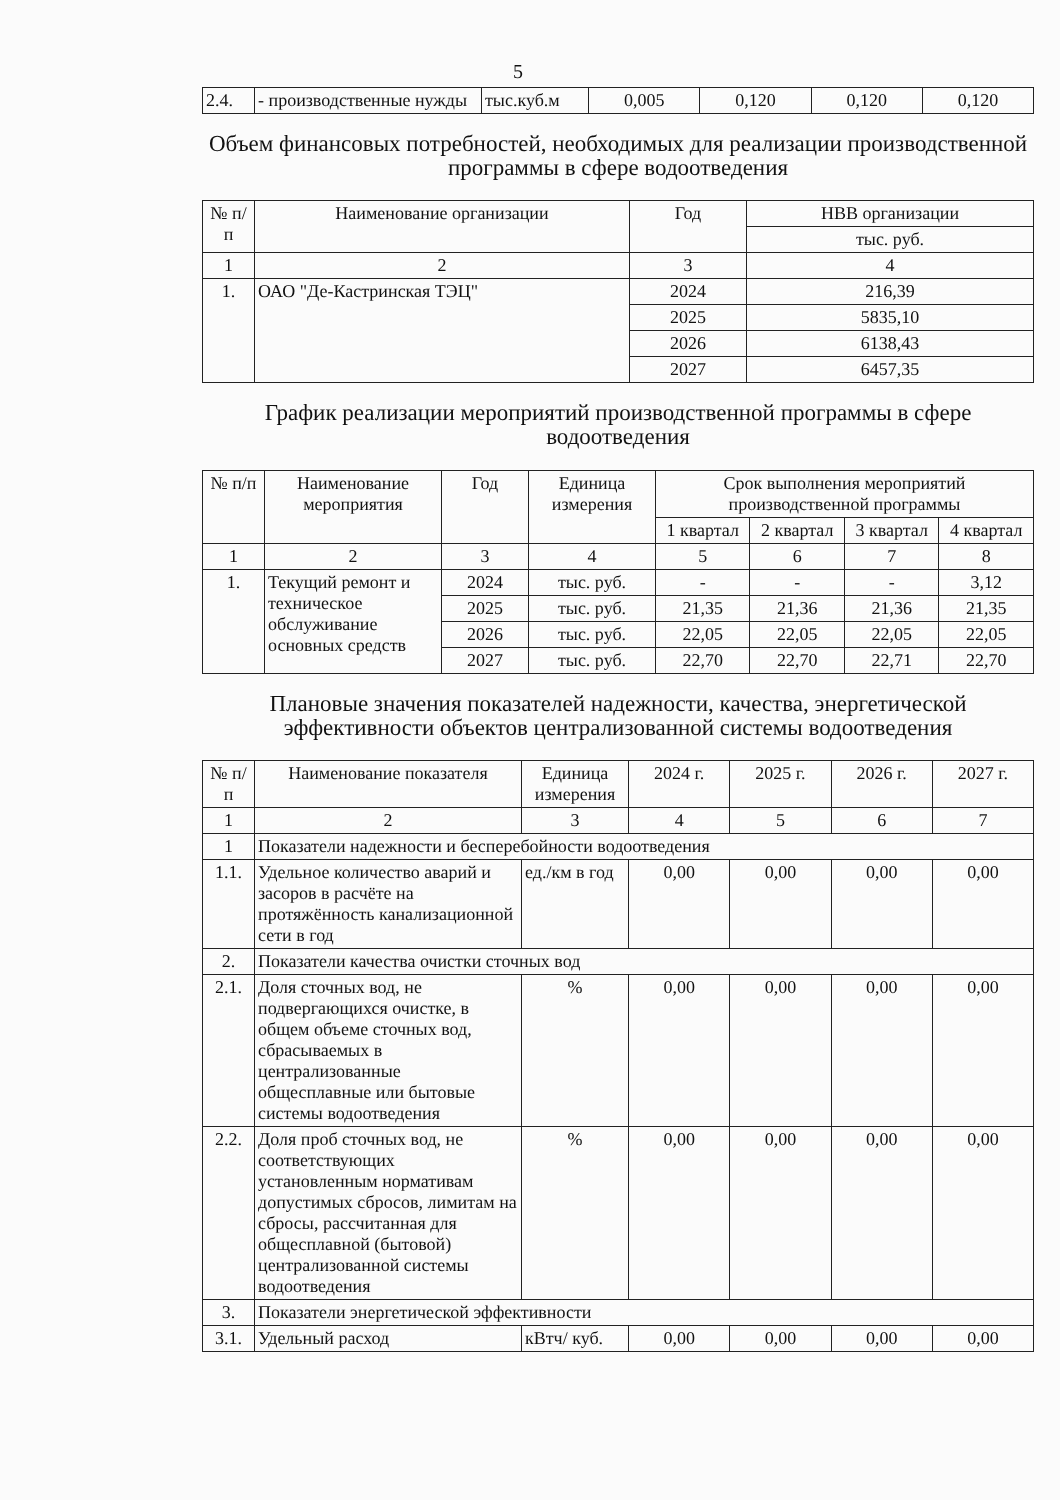5
| 2.4. | - производственные нужды | тыс.куб.м | 0,005 | 0,120 | 0,120 | 0,120 |
Объем финансовых потребностей, необходимых для реализации производственной программы в сфере водоотведения
| № п/п | Наименование организации | Год | НВВ организации |
| --- | --- | --- | --- |
| | | | тыс. руб. |
| 1 | 2 | 3 | 4 |
| 1. | ОАО "Де-Кастринская ТЭЦ" | 2024 | 216,39 |
| | | 2025 | 5835,10 |
| | | 2026 | 6138,43 |
| | | 2027 | 6457,35 |
График реализации мероприятий производственной программы в сфере водоотведения
| № п/п | Наименование мероприятия | Год | Единица измерения | Срок выполнения мероприятий производственной программы | | | |
| --- | --- | --- | --- | --- | --- | --- | --- |
| | | | | 1 квартал | 2 квартал | 3 квартал | 4 квартал |
| 1 | 2 | 3 | 4 | 5 | 6 | 7 | 8 |
| 1. | Текущий ремонт и техническое обслуживание основных средств | 2024 | тыс. руб. | - | - | - | 3,12 |
| | | 2025 | тыс. руб. | 21,35 | 21,36 | 21,36 | 21,35 |
| | | 2026 | тыс. руб. | 22,05 | 22,05 | 22,05 | 22,05 |
| | | 2027 | тыс. руб. | 22,70 | 22,70 | 22,71 | 22,70 |
Плановые значения показателей надежности, качества, энергетической эффективности объектов централизованной системы водоотведения
| № п/п | Наименование показателя | Единица измерения | 2024 г. | 2025 г. | 2026 г. | 2027 г. |
| --- | --- | --- | --- | --- | --- | --- |
| 1 | 2 | 3 | 4 | 5 | 6 | 7 |
| 1 | Показатели надежности и бесперебойности водоотведения | | | | | |
| 1.1. | Удельное количество аварий и засоров в расчёте на протяжённость канализационной сети в год | ед./км в год | 0,00 | 0,00 | 0,00 | 0,00 |
| 2. | Показатели качества очистки сточных вод | | | | | |
| 2.1. | Доля сточных вод, не подвергающихся очистке, в общем объеме сточных вод, сбрасываемых в централизованные общесплавные или бытовые системы водоотведения | % | 0,00 | 0,00 | 0,00 | 0,00 |
| 2.2. | Доля проб сточных вод, не соответствующих установленным нормативам допустимых сбросов, лимитам на сбросы, рассчитанная для общесплавной (бытовой) централизованной системы водоотведения | % | 0,00 | 0,00 | 0,00 | 0,00 |
| 3. | Показатели энергетической эффективности | | | | | |
| 3.1. | Удельный расход | кВтч/ куб. | 0,00 | 0,00 | 0,00 | 0,00 |